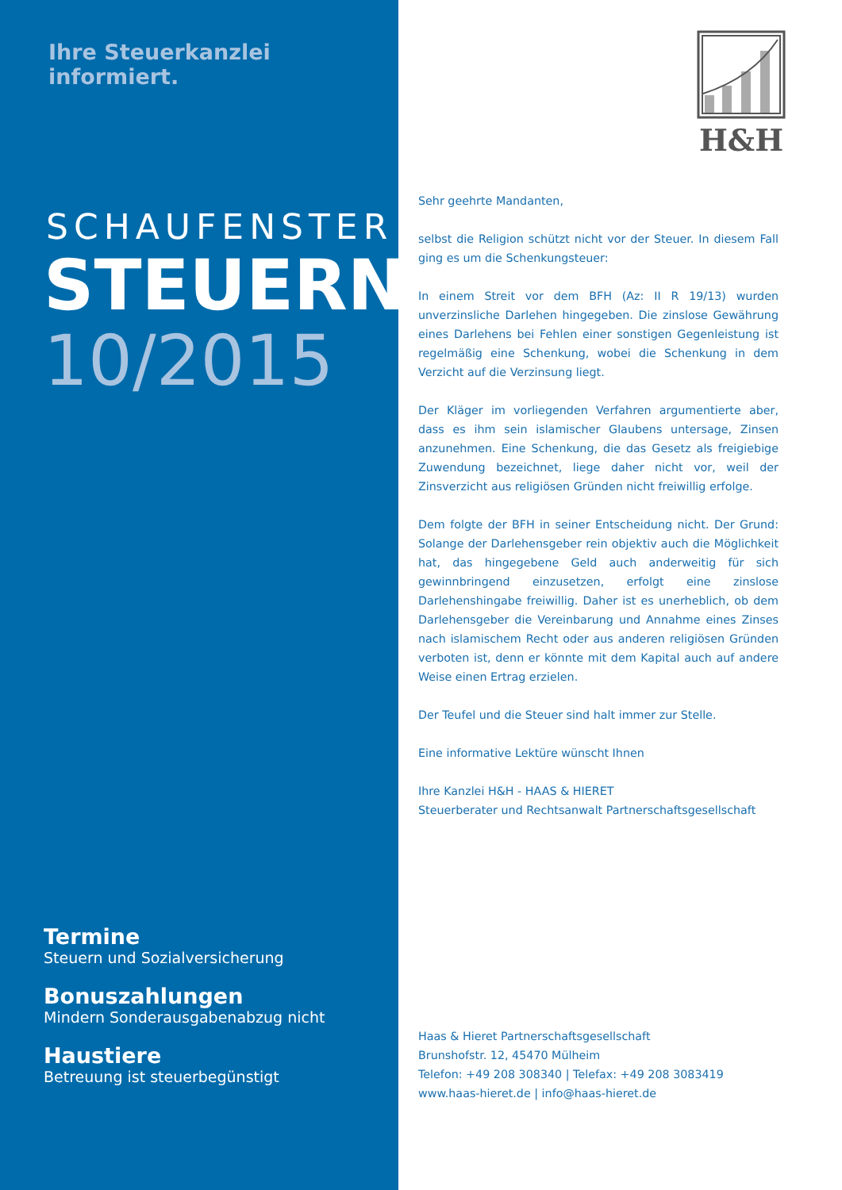Ihre Steuerkanzlei informiert.
SCHAUFENSTER
STEUERN
10/2015
Termine
Steuern und Sozialversicherung
Bonuszahlungen
Mindern Sonderausgabenabzug nicht
Haustiere
Betreuung ist steuerbegünstigt
H&H
Sehr geehrte Mandanten,
selbst die Religion schützt nicht vor der Steuer. In diesem Fall ging es um die Schenkungsteuer:
In einem Streit vor dem BFH (Az: II R 19/13) wurden unverzinsliche Dar­lehen hingegeben. Die zinslose Gewährung eines Darlehens bei Fehlen einer sonstigen Gegenleistung ist regelmäßig eine Schenkung, wobei die Schenkung in dem Verzicht auf die Verzinsung liegt.
Der Kläger im vorliegenden Verfahren argumentierte aber, dass es ihm sein islamischer Glaubens untersage, Zinsen anzunehmen. Eine Schen­kung, die das Gesetz als freigiebige Zuwendung bezeichnet, liege daher nicht vor, weil der Zinsverzicht aus religiösen Gründen nicht freiwillig erfolge.
Dem folgte der BFH in seiner Entscheidung nicht. Der Grund: Solange der Darlehensgeber rein objektiv auch die Möglichkeit hat, das hinge­gebene Geld auch anderweitig für sich gewinnbringend einzusetzen, erfolgt eine zinslose Darlehenshingabe freiwillig. Daher ist es unerheb­lich, ob dem Darlehensgeber die Vereinbarung und Annahme eines Zin­ses nach islamischem Recht oder aus anderen religiösen Gründen ver­boten ist, denn er könnte mit dem Kapital auch auf andere Weise einen Ertrag erzielen.
Der Teufel und die Steuer sind halt immer zur Stelle.
Eine informative Lektüre wünscht Ihnen
Ihre Kanzlei H&H - HAAS & HIERET
Steuerberater und Rechtsanwalt Partnerschaftsgesellschaft
Haas & Hieret Partnerschaftsgesellschaft
Brunshofstr. 12, 45470 Mülheim
Telefon: +49 208 308340 | Telefax: +49 208 3083419
www.haas-hieret.de | info@haas-hieret.de